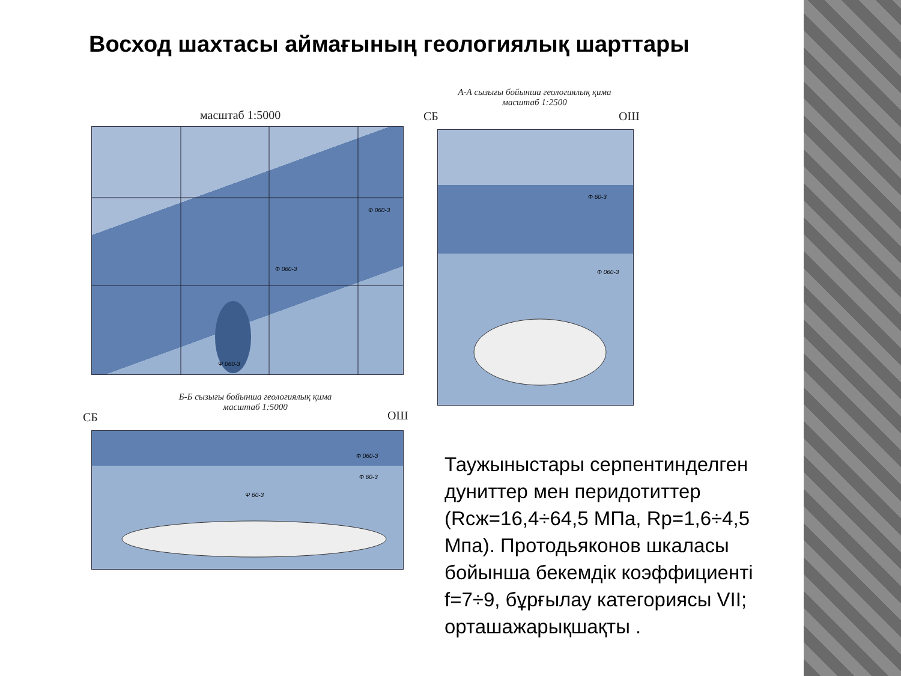Восход шахтасы аймағының геологиялық шарттары
масштаб 1:5000
Ψ 060-3
Ф 060-3
Ф 060-3
А-А сызығы бойынша геологиялық қима
масштаб 1:2500
СБ ОШ
Ф 60-3
Ф 060-3
Б-Б сызығы бойынша геологиялық қима
масштаб 1:5000
СБ ОШ
Ф 060-3
Ф 60-3
Ψ 60-3
Таужыныстары серпентинделген дуниттер мен перидотиттер (Rсж=16,4÷64,5 МПа, Rр=1,6÷4,5 Мпа). Протодьяконов шкаласы бойынша бекемдік коэффициенті f=7÷9, бұрғылау категориясы VII; орташажарықшақты .